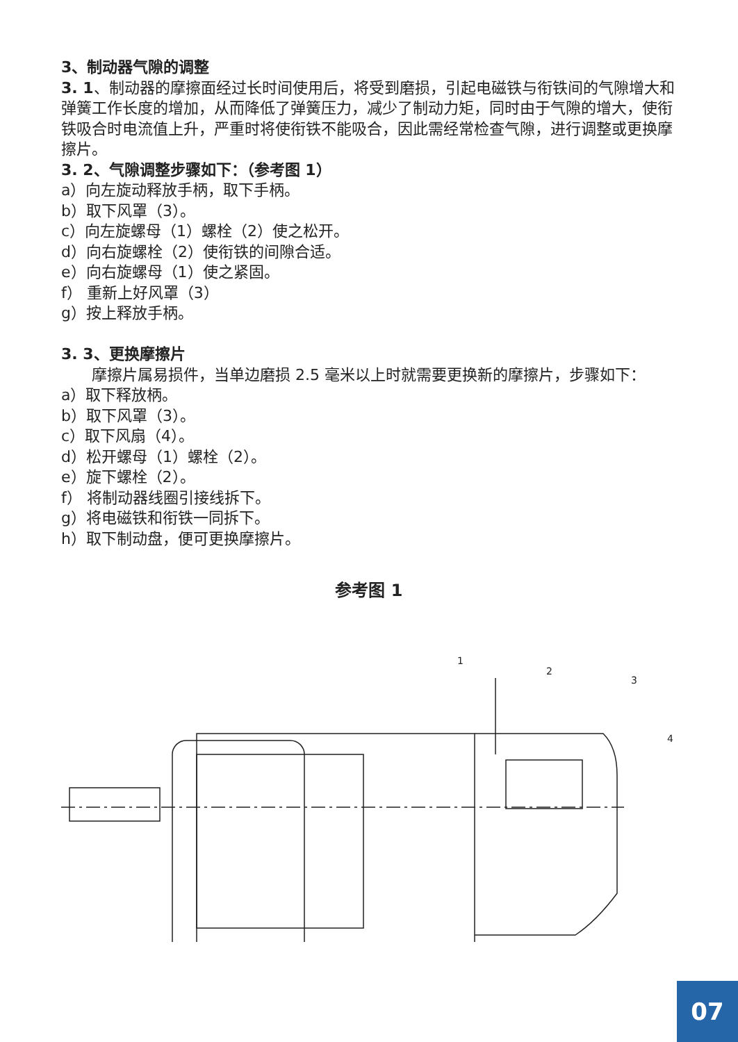3、制动器气隙的调整
3. 1、制动器的摩擦面经过长时间使用后，将受到磨损，引起电磁铁与衔铁间的气隙增大和弹簧工作长度的增加，从而降低了弹簧压力，减少了制动力矩，同时由于气隙的增大，使衔铁吸合时电流值上升，严重时将使衔铁不能吸合，因此需经常检查气隙，进行调整或更换摩擦片。
3. 2、气隙调整步骤如下：（参考图 1）
a）向左旋动释放手柄，取下手柄。
b）取下风罩（3）。
c）向左旋螺母（1）螺栓（2）使之松开。
d）向右旋螺栓（2）使衔铁的间隙合适。
e）向右旋螺母（1）使之紧固。
f） 重新上好风罩（3）
g）按上释放手柄。
3. 3、更换摩擦片
  摩擦片属易损件，当单边磨损 2.5 毫米以上时就需要更换新的摩擦片，步骤如下：
a）取下释放柄。
b）取下风罩（3）。
c）取下风扇（4）。
d）松开螺母（1）螺栓（2）。
e）旋下螺栓（2）。
f） 将制动器线圈引接线拆下。
g）将电磁铁和衔铁一同拆下。
h）取下制动盘，便可更换摩擦片。
参考图 1
1
2
3
4
07